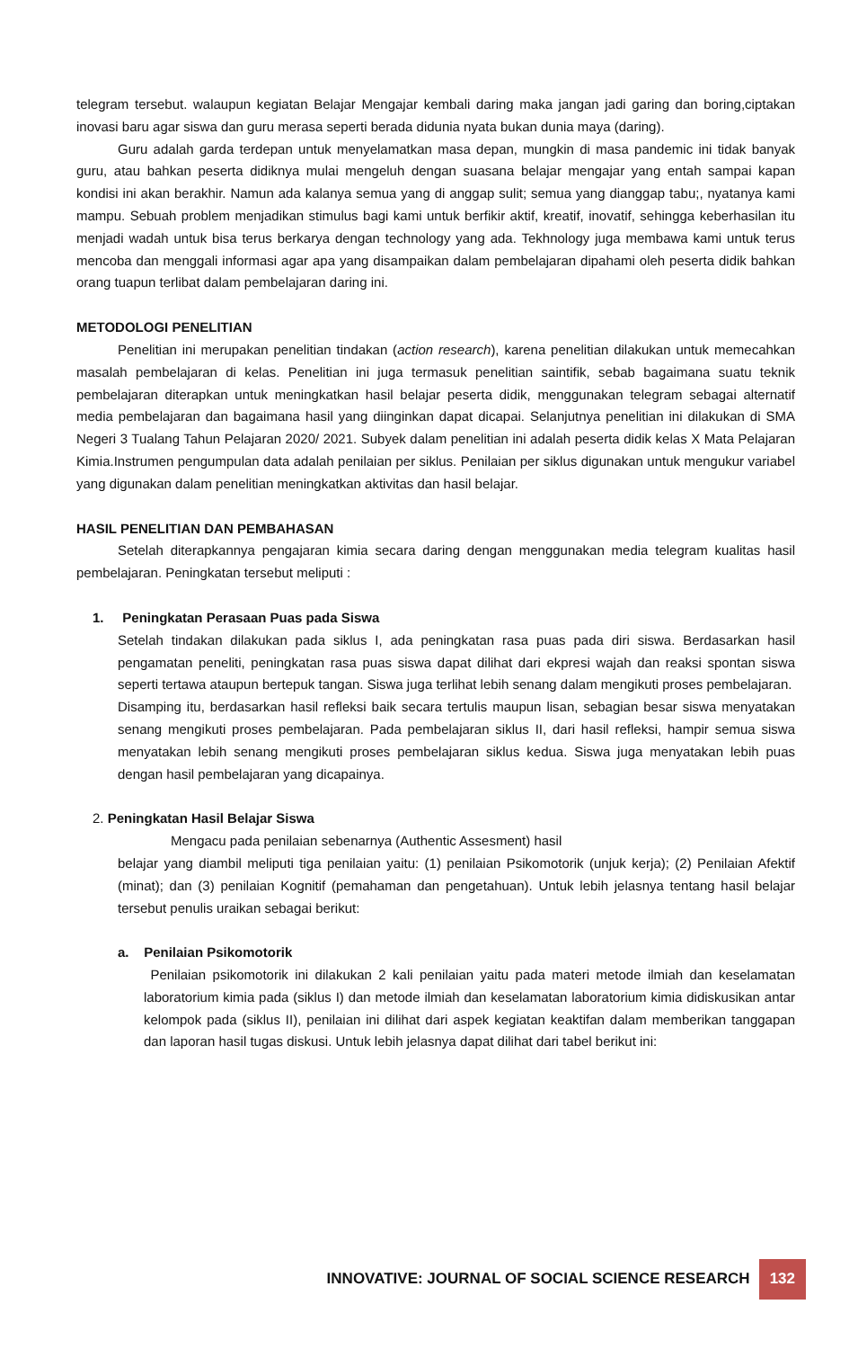telegram tersebut. walaupun kegiatan Belajar Mengajar kembali daring maka jangan jadi garing dan boring,ciptakan inovasi baru agar siswa dan guru merasa seperti berada didunia nyata bukan dunia maya (daring).
Guru adalah garda terdepan untuk menyelamatkan masa depan, mungkin di masa pandemic ini tidak banyak guru, atau bahkan peserta didiknya mulai mengeluh dengan suasana belajar mengajar yang entah sampai kapan kondisi ini akan berakhir. Namun ada kalanya semua yang di anggap sulit; semua yang dianggap tabu;, nyatanya kami mampu. Sebuah problem menjadikan stimulus bagi kami untuk berfikir aktif, kreatif, inovatif, sehingga keberhasilan itu menjadi wadah untuk bisa terus berkarya dengan technology yang ada. Tekhnology juga membawa kami untuk terus mencoba dan menggali informasi agar apa yang disampaikan dalam pembelajaran dipahami oleh peserta didik bahkan orang tuapun terlibat dalam pembelajaran daring ini.
METODOLOGI PENELITIAN
Penelitian ini merupakan penelitian tindakan (action research), karena penelitian dilakukan untuk memecahkan masalah pembelajaran di kelas. Penelitian ini juga termasuk penelitian saintifik, sebab bagaimana suatu teknik pembelajaran diterapkan untuk meningkatkan hasil belajar peserta didik, menggunakan telegram sebagai alternatif media pembelajaran dan bagaimana hasil yang diinginkan dapat dicapai. Selanjutnya penelitian ini dilakukan di SMA Negeri 3 Tualang Tahun Pelajaran 2020/ 2021. Subyek dalam penelitian ini adalah peserta didik kelas X Mata Pelajaran Kimia.Instrumen pengumpulan data adalah penilaian per siklus. Penilaian per siklus digunakan untuk mengukur variabel yang digunakan dalam penelitian meningkatkan aktivitas dan hasil belajar.
HASIL PENELITIAN DAN PEMBAHASAN
Setelah diterapkannya pengajaran kimia secara daring dengan menggunakan media telegram kualitas hasil pembelajaran. Peningkatan tersebut meliputi :
1. Peningkatan Perasaan Puas pada Siswa
Setelah tindakan dilakukan pada siklus I, ada peningkatan rasa puas pada diri siswa. Berdasarkan hasil pengamatan peneliti, peningkatan rasa puas siswa dapat dilihat dari ekpresi wajah dan reaksi spontan siswa seperti tertawa ataupun bertepuk tangan. Siswa juga terlihat lebih senang dalam mengikuti proses pembelajaran.
Disamping itu, berdasarkan hasil refleksi baik secara tertulis maupun lisan, sebagian besar siswa menyatakan senang mengikuti proses pembelajaran. Pada pembelajaran siklus II, dari hasil refleksi, hampir semua siswa menyatakan lebih senang mengikuti proses pembelajaran siklus kedua. Siswa juga menyatakan lebih puas dengan hasil pembelajaran yang dicapainya.
2. Peningkatan Hasil Belajar Siswa
Mengacu pada penilaian sebenarnya (Authentic Assesment) hasil
belajar yang diambil meliputi tiga penilaian yaitu: (1) penilaian Psikomotorik (unjuk kerja); (2) Penilaian Afektif (minat); dan (3) penilaian Kognitif (pemahaman dan pengetahuan). Untuk lebih jelasnya tentang hasil belajar tersebut penulis uraikan sebagai berikut:
a. Penilaian Psikomotorik
Penilaian psikomotorik ini dilakukan 2 kali penilaian yaitu pada materi metode ilmiah dan keselamatan laboratorium kimia pada (siklus I) dan metode ilmiah dan keselamatan laboratorium kimia didiskusikan antar kelompok pada (siklus II), penilaian ini dilihat dari aspek kegiatan keaktifan dalam memberikan tanggapan dan laporan hasil tugas diskusi. Untuk lebih jelasnya dapat dilihat dari tabel berikut ini:
INNOVATIVE: JOURNAL OF SOCIAL SCIENCE RESEARCH 132